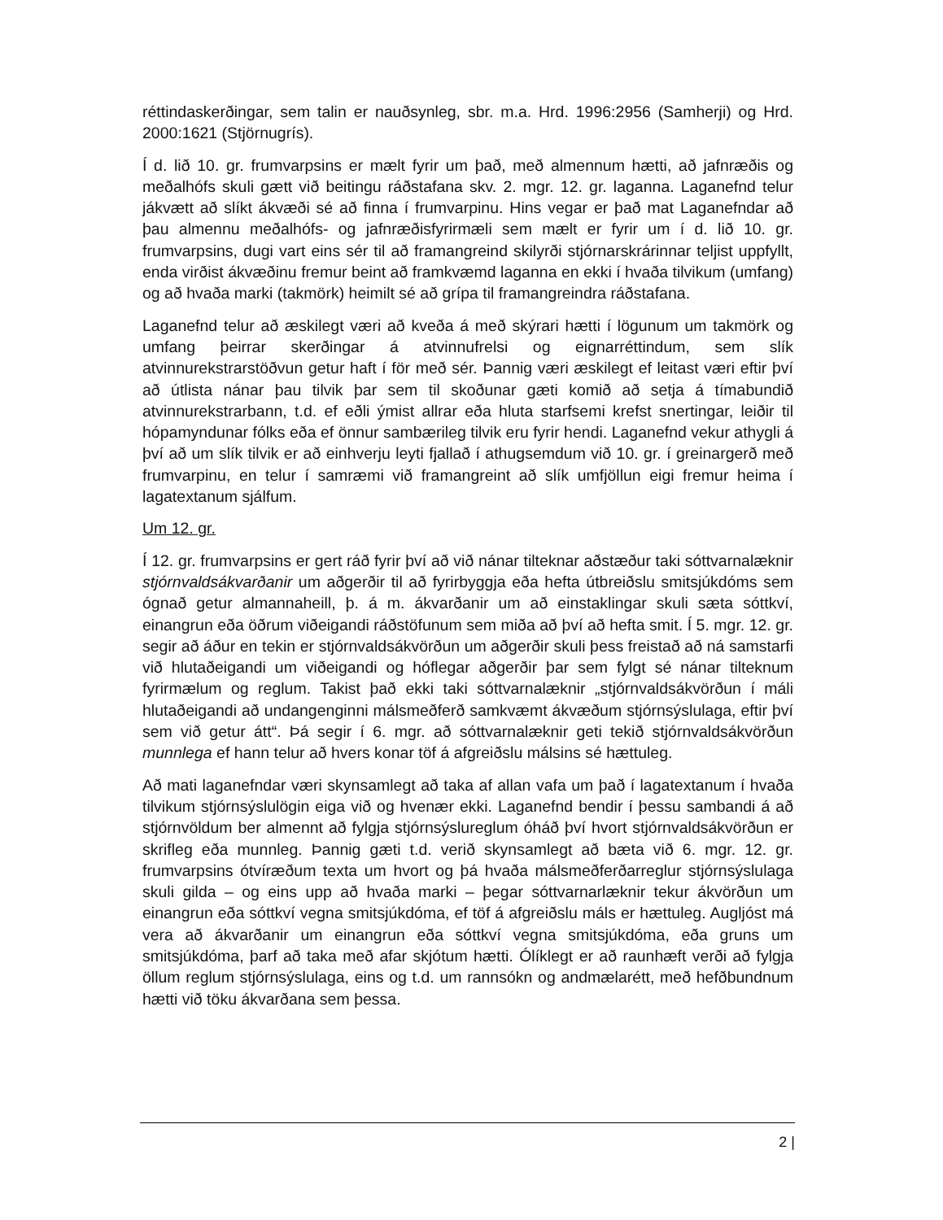réttindaskerðingar, sem talin er nauðsynleg, sbr. m.a. Hrd. 1996:2956 (Samherji) og Hrd. 2000:1621 (Stjörnugrís).
Í d. lið 10. gr. frumvarpsins er mælt fyrir um það, með almennum hætti, að jafnræðis og meðalhófs skuli gætt við beitingu ráðstafana skv. 2. mgr. 12. gr. laganna. Laganefnd telur jákvætt að slíkt ákvæði sé að finna í frumvarpinu. Hins vegar er það mat Laganefndar að þau almennu meðalhófs- og jafnræðisfyrirmæli sem mælt er fyrir um í d. lið 10. gr. frumvarpsins, dugi vart eins sér til að framangreind skilyrði stjórnarskrárinnar teljist uppfyllt, enda virðist ákvæðinu fremur beint að framkvæmd laganna en ekki í hvaða tilvikum (umfang) og að hvaða marki (takmörk) heimilt sé að grípa til framangreindra ráðstafana.
Laganefnd telur að æskilegt væri að kveða á með skýrari hætti í lögunum um takmörk og umfang þeirrar skerðingar á atvinnufrelsi og eignarréttindum, sem slík atvinnurekstrarstöðvun getur haft í för með sér. Þannig væri æskilegt ef leitast væri eftir því að útlista nánar þau tilvik þar sem til skoðunar gæti komið að setja á tímabundið atvinnurekstrarbann, t.d. ef eðli ýmist allrar eða hluta starfsemi krefst snertingar, leiðir til hópamyndunar fólks eða ef önnur sambærileg tilvik eru fyrir hendi. Laganefnd vekur athygli á því að um slík tilvik er að einhverju leyti fjallað í athugsemdum við 10. gr. í greinargerð með frumvarpinu, en telur í samræmi við framangreint að slík umfjöllun eigi fremur heima í lagatextanum sjálfum.
Um 12. gr.
Í 12. gr. frumvarpsins er gert ráð fyrir því að við nánar tilteknar aðstæður taki sóttvarnalæknir stjórnvaldsákvarðanir um aðgerðir til að fyrirbyggja eða hefta útbreiðslu smitsjúkdóms sem ógnað getur almannaheill, þ. á m. ákvarðanir um að einstaklingar skuli sæta sóttkví, einangrun eða öðrum viðeigandi ráðstöfunum sem miða að því að hefta smit. Í 5. mgr. 12. gr. segir að áður en tekin er stjórnvaldsákvörðun um aðgerðir skuli þess freistað að ná samstarfi við hlutaðeigandi um viðeigandi og hóflegar aðgerðir þar sem fylgt sé nánar tilteknum fyrirmælum og reglum. Takist það ekki taki sóttvarnalæknir „stjórnvaldsákvörðun í máli hlutaðeigandi að undangenginni málsmeðferð samkvæmt ákvæðum stjórnsýslulaga, eftir því sem við getur átt“. Þá segir í 6. mgr. að sóttvarnalæknir geti tekið stjórnvaldsákvörðun munnlega ef hann telur að hvers konar töf á afgreiðslu málsins sé hættuleg.
Að mati laganefndar væri skynsamlegt að taka af allan vafa um það í lagatextanum í hvaða tilvikum stjórnsýslulögin eiga við og hvenær ekki. Laganefnd bendir í þessu sambandi á að stjórnvöldum ber almennt að fylgja stjórnsýslureglum óháð því hvort stjórnvaldsákvörðun er skrifleg eða munnleg. Þannig gæti t.d. verið skynsamlegt að bæta við 6. mgr. 12. gr. frumvarpsins ótvíræðum texta um hvort og þá hvaða málsmeðferðarreglur stjórnsýslulaga skuli gilda – og eins upp að hvaða marki – þegar sóttvarnarlæknir tekur ákvörðun um einangrun eða sóttkví vegna smitsjúkdóma, ef töf á afgreiðslu máls er hættuleg. Augljóst má vera að ákvarðanir um einangrun eða sóttkví vegna smitsjúkdóma, eða gruns um smitsjúkdóma, þarf að taka með afar skjótum hætti. Ólíklegt er að raunhæft verði að fylgja öllum reglum stjórnsýslulaga, eins og t.d. um rannsókn og andmælarétt, með hefðbundnum hætti við töku ákvarðana sem þessa.
2 |